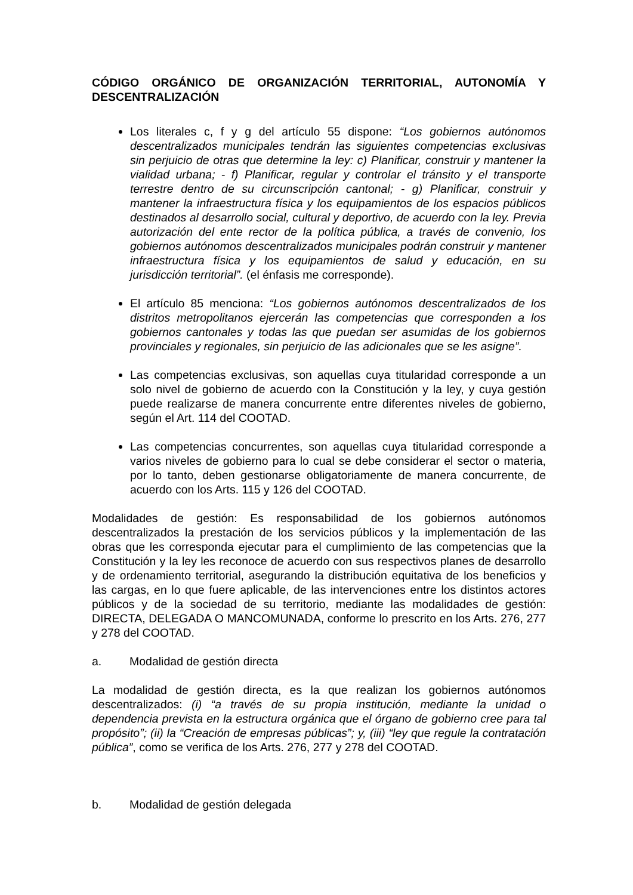CÓDIGO ORGÁNICO DE ORGANIZACIÓN TERRITORIAL, AUTONOMÍA Y DESCENTRALIZACIÓN
Los literales c, f y g del artículo 55 dispone: “Los gobiernos autónomos descentralizados municipales tendrán las siguientes competencias exclusivas sin perjuicio de otras que determine la ley: c) Planificar, construir y mantener la vialidad urbana; - f) Planificar, regular y controlar el tránsito y el transporte terrestre dentro de su circunscripción cantonal; - g) Planificar, construir y mantener la infraestructura física y los equipamientos de los espacios públicos destinados al desarrollo social, cultural y deportivo, de acuerdo con la ley. Previa autorización del ente rector de la política pública, a través de convenio, los gobiernos autónomos descentralizados municipales podrán construir y mantener infraestructura física y los equipamientos de salud y educación, en su jurisdicción territorial”. (el énfasis me corresponde).
El artículo 85 menciona: “Los gobiernos autónomos descentralizados de los distritos metropolitanos ejercerán las competencias que corresponden a los gobiernos cantonales y todas las que puedan ser asumidas de los gobiernos provinciales y regionales, sin perjuicio de las adicionales que se les asigne”.
Las competencias exclusivas, son aquellas cuya titularidad corresponde a un solo nivel de gobierno de acuerdo con la Constitución y la ley, y cuya gestión puede realizarse de manera concurrente entre diferentes niveles de gobierno, según el Art. 114 del COOTAD.
Las competencias concurrentes, son aquellas cuya titularidad corresponde a varios niveles de gobierno para lo cual se debe considerar el sector o materia, por lo tanto, deben gestionarse obligatoriamente de manera concurrente, de acuerdo con los Arts. 115 y 126 del COOTAD.
Modalidades de gestión: Es responsabilidad de los gobiernos autónomos descentralizados la prestación de los servicios públicos y la implementación de las obras que les corresponda ejecutar para el cumplimiento de las competencias que la Constitución y la ley les reconoce de acuerdo con sus respectivos planes de desarrollo y de ordenamiento territorial, asegurando la distribución equitativa de los beneficios y las cargas, en lo que fuere aplicable, de las intervenciones entre los distintos actores públicos y de la sociedad de su territorio, mediante las modalidades de gestión: DIRECTA, DELEGADA O MANCOMUNADA, conforme lo prescrito en los Arts. 276, 277 y 278 del COOTAD.
a. Modalidad de gestión directa
La modalidad de gestión directa, es la que realizan los gobiernos autónomos descentralizados: (i) “a través de su propia institución, mediante la unidad o dependencia prevista en la estructura orgánica que el órgano de gobierno cree para tal propósito”; (ii) la “Creación de empresas públicas”; y, (iii) “ley que regule la contratación pública”, como se verifica de los Arts. 276, 277 y 278 del COOTAD.
b. Modalidad de gestión delegada